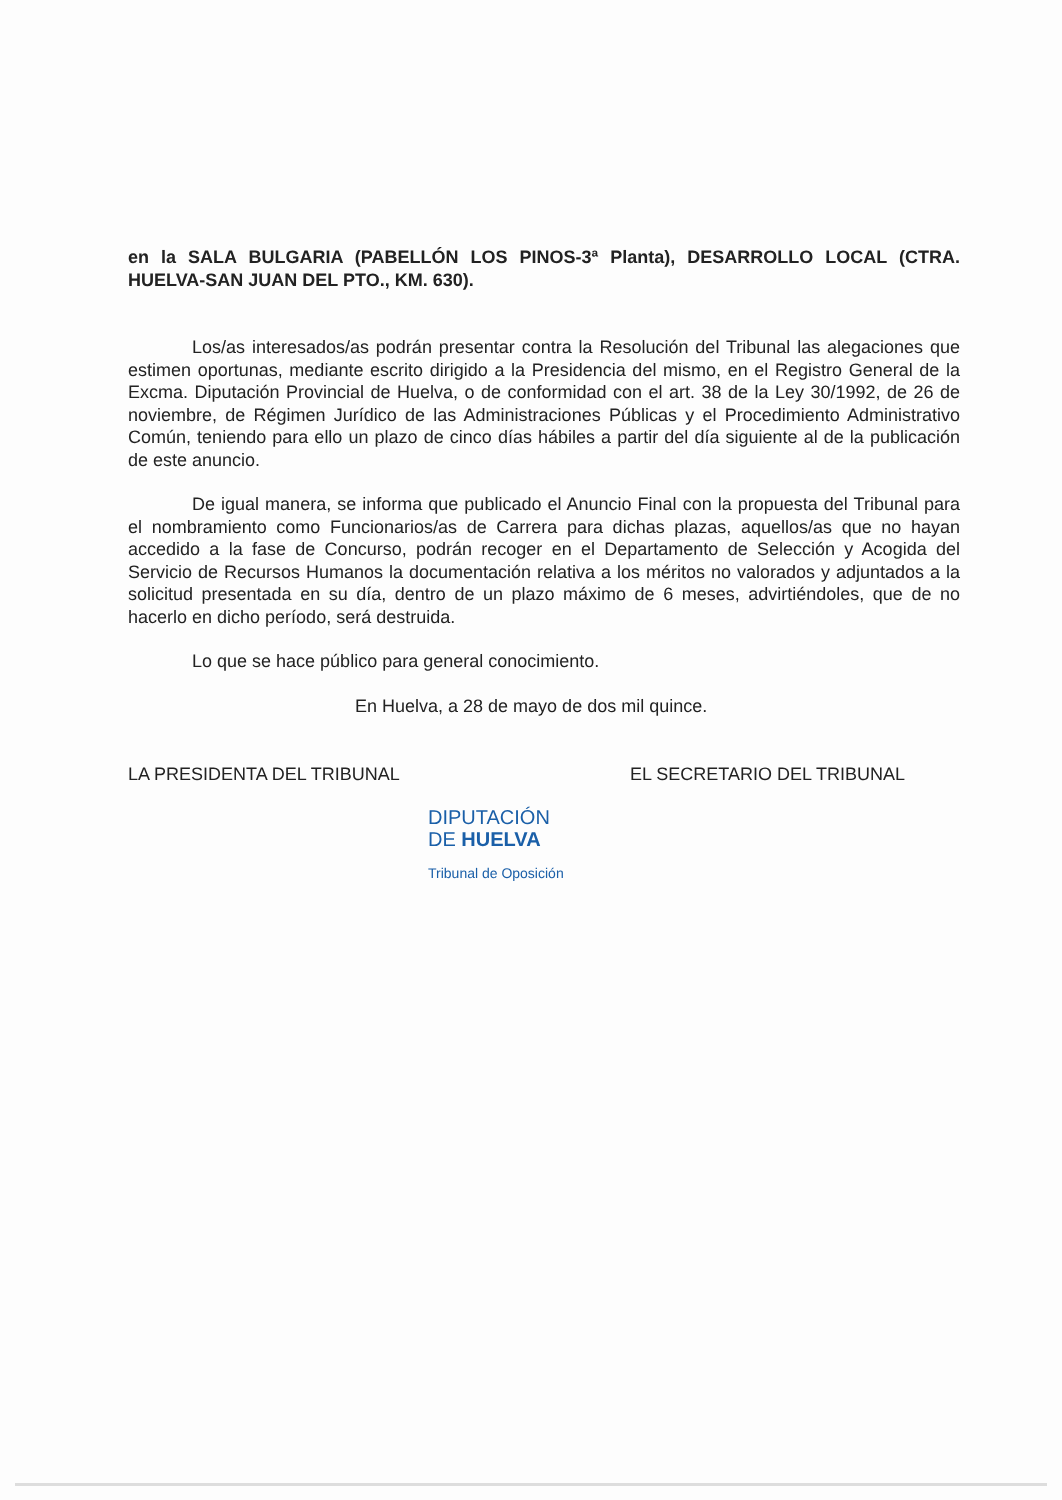en la SALA BULGARIA (PABELLÓN LOS PINOS-3ª Planta), DESARROLLO LOCAL (CTRA. HUELVA-SAN JUAN DEL PTO., KM. 630).
Los/as interesados/as podrán presentar contra la Resolución del Tribunal las alegaciones que estimen oportunas, mediante escrito dirigido a la Presidencia del mismo, en el Registro General de la Excma. Diputación Provincial de Huelva, o de conformidad con el art. 38 de la Ley 30/1992, de 26 de noviembre, de Régimen Jurídico de las Administraciones Públicas y el Procedimiento Administrativo Común, teniendo para ello un plazo de cinco días hábiles a partir del día siguiente al de la publicación de este anuncio.
De igual manera, se informa que publicado el Anuncio Final con la propuesta del Tribunal para el nombramiento como Funcionarios/as de Carrera para dichas plazas, aquellos/as que no hayan accedido a la fase de Concurso, podrán recoger en el Departamento de Selección y Acogida del Servicio de Recursos Humanos la documentación relativa a los méritos no valorados y adjuntados a la solicitud presentada en su día, dentro de un plazo máximo de 6 meses, advirtiéndoles, que de no hacerlo en dicho período, será destruida.
Lo que se hace público para general conocimiento.
En Huelva, a 28 de mayo de dos mil quince.
LA PRESIDENTA DEL TRIBUNAL EL SECRETARIO DEL TRIBUNAL
DIPUTACIÓN
DE HUELVA
Tribunal de Oposición